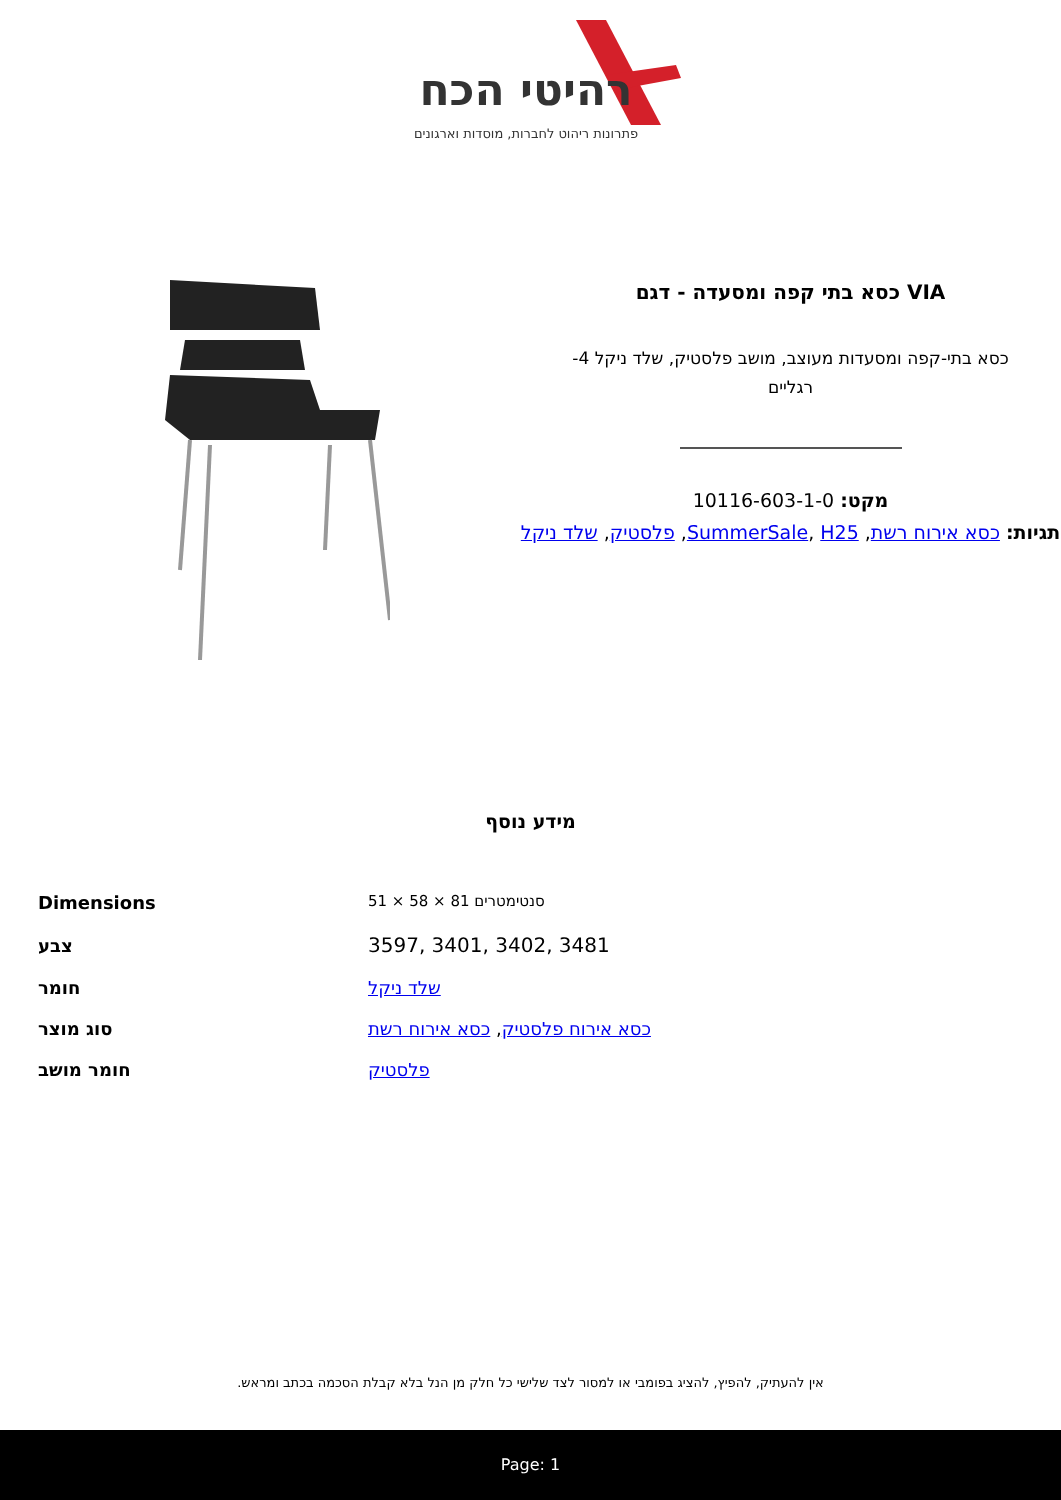רהיטי הכח
פתרונות ריהוט לחברות, מוסדות וארגונים
VIA כסא בתי קפה ומסעדה - דגם
כסא בתי-קפה ומסעדות מעוצב, מושב פלסטיק, שלד ניקל 4-רגליים
מקט: 10116-603-1-0
תגיות: כסא אירוח רשת, SummerSale, H25, פלסטיק, שלד ניקל
מידע נוסף
| Dimensions | 51 × 58 × 81 סנטימטרים |
| צבע | 3597, 3401, 3402, 3481 |
| חומר | שלד ניקל |
| סוג מוצר | כסא אירוח פלסטיק , כסא אירוח רשת |
| חומר מושב | פלסטיק |
אין להעתיק, להפיץ, להציג בפומבי או למסור לצד שלישי כל חלק מן הנל בלא קבלת הסכמה בכתב ומראש.
Page: 1